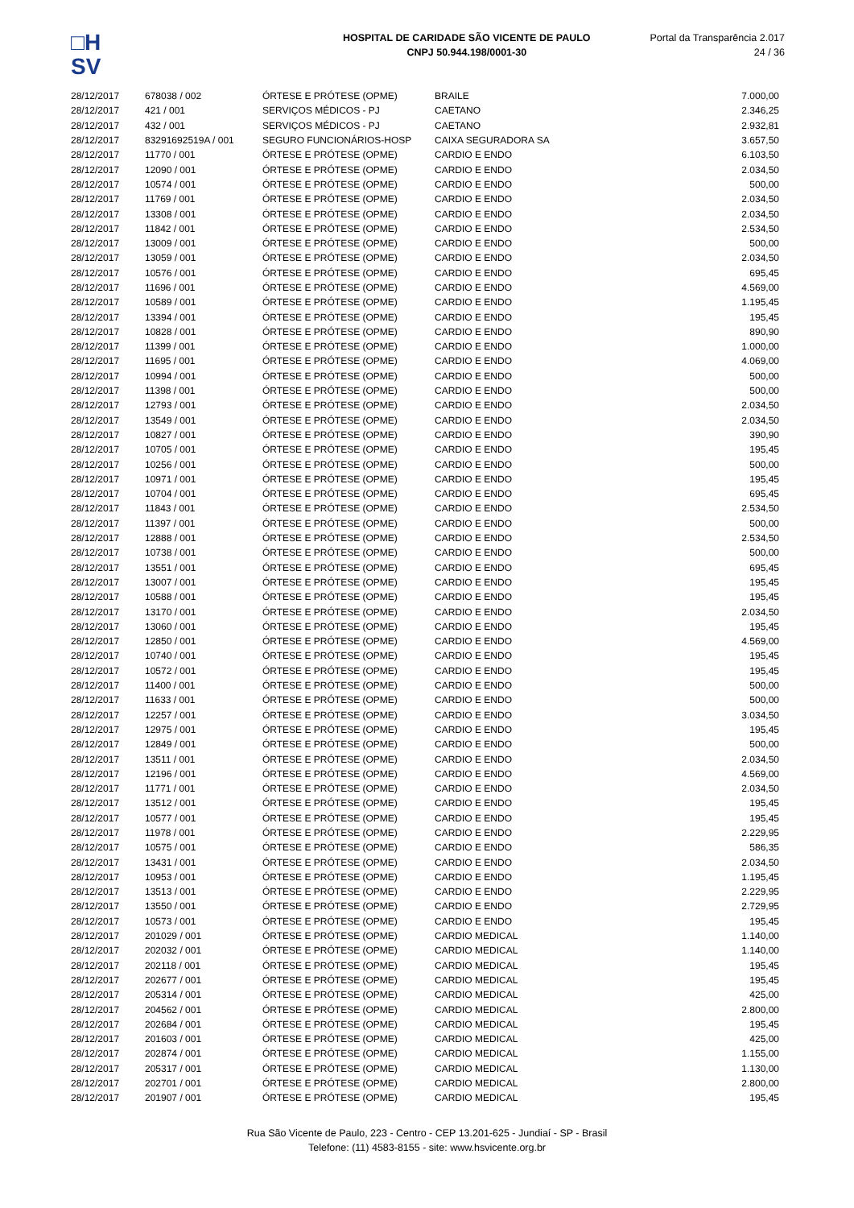□H
SV
HOSPITAL DE CARIDADE SÃO VICENTE DE PAULO
CNPJ 50.944.198/0001-30
Portal da Transparência 2.017
24 / 36
| 28/12/2017 | 678038 / 002 | ÓRTESE E PRÓTESE (OPME) | BRAILE | 7.000,00 |
| 28/12/2017 | 421 / 001 | SERVIÇOS MÉDICOS - PJ | CAETANO | 2.346,25 |
| 28/12/2017 | 432 / 001 | SERVIÇOS MÉDICOS - PJ | CAETANO | 2.932,81 |
| 28/12/2017 | 83291692519A / 001 | SEGURO FUNCIONÁRIOS-HOSP | CAIXA SEGURADORA SA | 3.657,50 |
| 28/12/2017 | 11770 / 001 | ÓRTESE E PRÓTESE (OPME) | CARDIO E ENDO | 6.103,50 |
| 28/12/2017 | 12090 / 001 | ÓRTESE E PRÓTESE (OPME) | CARDIO E ENDO | 2.034,50 |
| 28/12/2017 | 10574 / 001 | ÓRTESE E PRÓTESE (OPME) | CARDIO E ENDO | 500,00 |
| 28/12/2017 | 11769 / 001 | ÓRTESE E PRÓTESE (OPME) | CARDIO E ENDO | 2.034,50 |
| 28/12/2017 | 13308 / 001 | ÓRTESE E PRÓTESE (OPME) | CARDIO E ENDO | 2.034,50 |
| 28/12/2017 | 11842 / 001 | ÓRTESE E PRÓTESE (OPME) | CARDIO E ENDO | 2.534,50 |
| 28/12/2017 | 13009 / 001 | ÓRTESE E PRÓTESE (OPME) | CARDIO E ENDO | 500,00 |
| 28/12/2017 | 13059 / 001 | ÓRTESE E PRÓTESE (OPME) | CARDIO E ENDO | 2.034,50 |
| 28/12/2017 | 10576 / 001 | ÓRTESE E PRÓTESE (OPME) | CARDIO E ENDO | 695,45 |
| 28/12/2017 | 11696 / 001 | ÓRTESE E PRÓTESE (OPME) | CARDIO E ENDO | 4.569,00 |
| 28/12/2017 | 10589 / 001 | ÓRTESE E PRÓTESE (OPME) | CARDIO E ENDO | 1.195,45 |
| 28/12/2017 | 13394 / 001 | ÓRTESE E PRÓTESE (OPME) | CARDIO E ENDO | 195,45 |
| 28/12/2017 | 10828 / 001 | ÓRTESE E PRÓTESE (OPME) | CARDIO E ENDO | 890,90 |
| 28/12/2017 | 11399 / 001 | ÓRTESE E PRÓTESE (OPME) | CARDIO E ENDO | 1.000,00 |
| 28/12/2017 | 11695 / 001 | ÓRTESE E PRÓTESE (OPME) | CARDIO E ENDO | 4.069,00 |
| 28/12/2017 | 10994 / 001 | ÓRTESE E PRÓTESE (OPME) | CARDIO E ENDO | 500,00 |
| 28/12/2017 | 11398 / 001 | ÓRTESE E PRÓTESE (OPME) | CARDIO E ENDO | 500,00 |
| 28/12/2017 | 12793 / 001 | ÓRTESE E PRÓTESE (OPME) | CARDIO E ENDO | 2.034,50 |
| 28/12/2017 | 13549 / 001 | ÓRTESE E PRÓTESE (OPME) | CARDIO E ENDO | 2.034,50 |
| 28/12/2017 | 10827 / 001 | ÓRTESE E PRÓTESE (OPME) | CARDIO E ENDO | 390,90 |
| 28/12/2017 | 10705 / 001 | ÓRTESE E PRÓTESE (OPME) | CARDIO E ENDO | 195,45 |
| 28/12/2017 | 10256 / 001 | ÓRTESE E PRÓTESE (OPME) | CARDIO E ENDO | 500,00 |
| 28/12/2017 | 10971 / 001 | ÓRTESE E PRÓTESE (OPME) | CARDIO E ENDO | 195,45 |
| 28/12/2017 | 10704 / 001 | ÓRTESE E PRÓTESE (OPME) | CARDIO E ENDO | 695,45 |
| 28/12/2017 | 11843 / 001 | ÓRTESE E PRÓTESE (OPME) | CARDIO E ENDO | 2.534,50 |
| 28/12/2017 | 11397 / 001 | ÓRTESE E PRÓTESE (OPME) | CARDIO E ENDO | 500,00 |
| 28/12/2017 | 12888 / 001 | ÓRTESE E PRÓTESE (OPME) | CARDIO E ENDO | 2.534,50 |
| 28/12/2017 | 10738 / 001 | ÓRTESE E PRÓTESE (OPME) | CARDIO E ENDO | 500,00 |
| 28/12/2017 | 13551 / 001 | ÓRTESE E PRÓTESE (OPME) | CARDIO E ENDO | 695,45 |
| 28/12/2017 | 13007 / 001 | ÓRTESE E PRÓTESE (OPME) | CARDIO E ENDO | 195,45 |
| 28/12/2017 | 10588 / 001 | ÓRTESE E PRÓTESE (OPME) | CARDIO E ENDO | 195,45 |
| 28/12/2017 | 13170 / 001 | ÓRTESE E PRÓTESE (OPME) | CARDIO E ENDO | 2.034,50 |
| 28/12/2017 | 13060 / 001 | ÓRTESE E PRÓTESE (OPME) | CARDIO E ENDO | 195,45 |
| 28/12/2017 | 12850 / 001 | ÓRTESE E PRÓTESE (OPME) | CARDIO E ENDO | 4.569,00 |
| 28/12/2017 | 10740 / 001 | ÓRTESE E PRÓTESE (OPME) | CARDIO E ENDO | 195,45 |
| 28/12/2017 | 10572 / 001 | ÓRTESE E PRÓTESE (OPME) | CARDIO E ENDO | 195,45 |
| 28/12/2017 | 11400 / 001 | ÓRTESE E PRÓTESE (OPME) | CARDIO E ENDO | 500,00 |
| 28/12/2017 | 11633 / 001 | ÓRTESE E PRÓTESE (OPME) | CARDIO E ENDO | 500,00 |
| 28/12/2017 | 12257 / 001 | ÓRTESE E PRÓTESE (OPME) | CARDIO E ENDO | 3.034,50 |
| 28/12/2017 | 12975 / 001 | ÓRTESE E PRÓTESE (OPME) | CARDIO E ENDO | 195,45 |
| 28/12/2017 | 12849 / 001 | ÓRTESE E PRÓTESE (OPME) | CARDIO E ENDO | 500,00 |
| 28/12/2017 | 13511 / 001 | ÓRTESE E PRÓTESE (OPME) | CARDIO E ENDO | 2.034,50 |
| 28/12/2017 | 12196 / 001 | ÓRTESE E PRÓTESE (OPME) | CARDIO E ENDO | 4.569,00 |
| 28/12/2017 | 11771 / 001 | ÓRTESE E PRÓTESE (OPME) | CARDIO E ENDO | 2.034,50 |
| 28/12/2017 | 13512 / 001 | ÓRTESE E PRÓTESE (OPME) | CARDIO E ENDO | 195,45 |
| 28/12/2017 | 10577 / 001 | ÓRTESE E PRÓTESE (OPME) | CARDIO E ENDO | 195,45 |
| 28/12/2017 | 11978 / 001 | ÓRTESE E PRÓTESE (OPME) | CARDIO E ENDO | 2.229,95 |
| 28/12/2017 | 10575 / 001 | ÓRTESE E PRÓTESE (OPME) | CARDIO E ENDO | 586,35 |
| 28/12/2017 | 13431 / 001 | ÓRTESE E PRÓTESE (OPME) | CARDIO E ENDO | 2.034,50 |
| 28/12/2017 | 10953 / 001 | ÓRTESE E PRÓTESE (OPME) | CARDIO E ENDO | 1.195,45 |
| 28/12/2017 | 13513 / 001 | ÓRTESE E PRÓTESE (OPME) | CARDIO E ENDO | 2.229,95 |
| 28/12/2017 | 13550 / 001 | ÓRTESE E PRÓTESE (OPME) | CARDIO E ENDO | 2.729,95 |
| 28/12/2017 | 10573 / 001 | ÓRTESE E PRÓTESE (OPME) | CARDIO E ENDO | 195,45 |
| 28/12/2017 | 201029 / 001 | ÓRTESE E PRÓTESE (OPME) | CARDIO MEDICAL | 1.140,00 |
| 28/12/2017 | 202032 / 001 | ÓRTESE E PRÓTESE (OPME) | CARDIO MEDICAL | 1.140,00 |
| 28/12/2017 | 202118 / 001 | ÓRTESE E PRÓTESE (OPME) | CARDIO MEDICAL | 195,45 |
| 28/12/2017 | 202677 / 001 | ÓRTESE E PRÓTESE (OPME) | CARDIO MEDICAL | 195,45 |
| 28/12/2017 | 205314 / 001 | ÓRTESE E PRÓTESE (OPME) | CARDIO MEDICAL | 425,00 |
| 28/12/2017 | 204562 / 001 | ÓRTESE E PRÓTESE (OPME) | CARDIO MEDICAL | 2.800,00 |
| 28/12/2017 | 202684 / 001 | ÓRTESE E PRÓTESE (OPME) | CARDIO MEDICAL | 195,45 |
| 28/12/2017 | 201603 / 001 | ÓRTESE E PRÓTESE (OPME) | CARDIO MEDICAL | 425,00 |
| 28/12/2017 | 202874 / 001 | ÓRTESE E PRÓTESE (OPME) | CARDIO MEDICAL | 1.155,00 |
| 28/12/2017 | 205317 / 001 | ÓRTESE E PRÓTESE (OPME) | CARDIO MEDICAL | 1.130,00 |
| 28/12/2017 | 202701 / 001 | ÓRTESE E PRÓTESE (OPME) | CARDIO MEDICAL | 2.800,00 |
| 28/12/2017 | 201907 / 001 | ÓRTESE E PRÓTESE (OPME) | CARDIO MEDICAL | 195,45 |
Rua São Vicente de Paulo, 223 - Centro - CEP 13.201-625 - Jundiaí - SP - Brasil
Telefone: (11) 4583-8155 - site: www.hsvicente.org.br